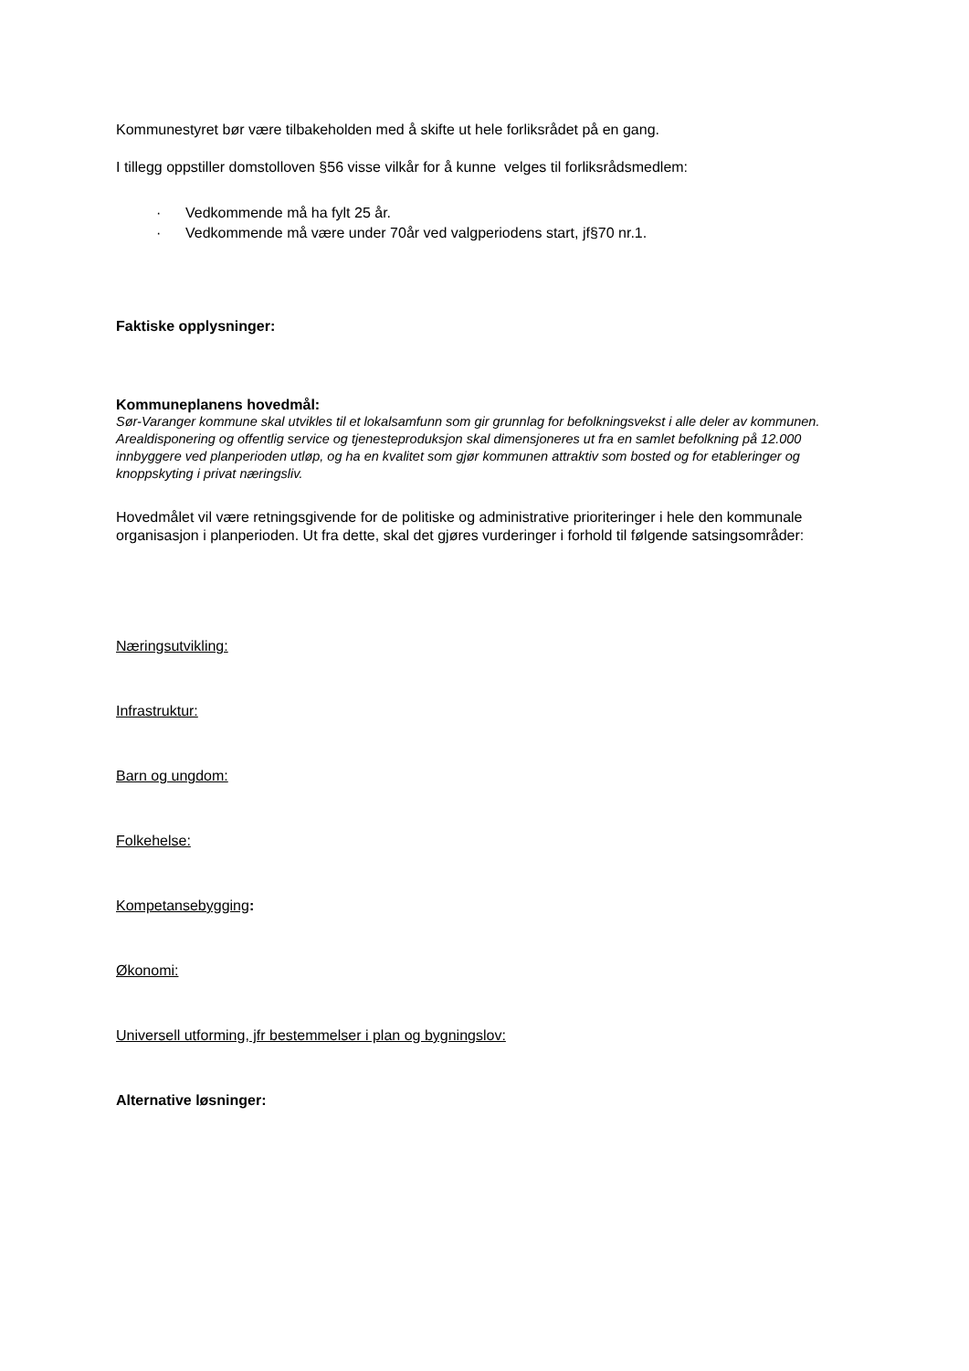Kommunestyret bør være tilbakeholden med å skifte ut hele forliksrådet på en gang.
I tillegg oppstiller domstolloven §56 visse vilkår for å kunne velges til forliksrådsmedlem:
· Vedkommende må ha fylt 25 år.
· Vedkommende må være under 70år ved valgperiodens start, jf§70 nr.1.
Faktiske opplysninger:
Kommuneplanens hovedmål:
Sør-Varanger kommune skal utvikles til et lokalsamfunn som gir grunnlag for befolkningsvekst i alle deler av kommunen. Arealdisponering og offentlig service og tjenesteproduksjon skal dimensjoneres ut fra en samlet befolkning på 12.000 innbyggere ved planperioden utløp, og ha en kvalitet som gjør kommunen attraktiv som bosted og for etableringer og knoppskyting i privat næringsliv.
Hovedmålet vil være retningsgivende for de politiske og administrative prioriteringer i hele den kommunale organisasjon i planperioden. Ut fra dette, skal det gjøres vurderinger i forhold til følgende satsingsområder:
Næringsutvikling:
Infrastruktur:
Barn og ungdom:
Folkehelse:
Kompetansebygging:
Økonomi:
Universell utforming, jfr bestemmelser i plan og bygningslov:
Alternative løsninger: